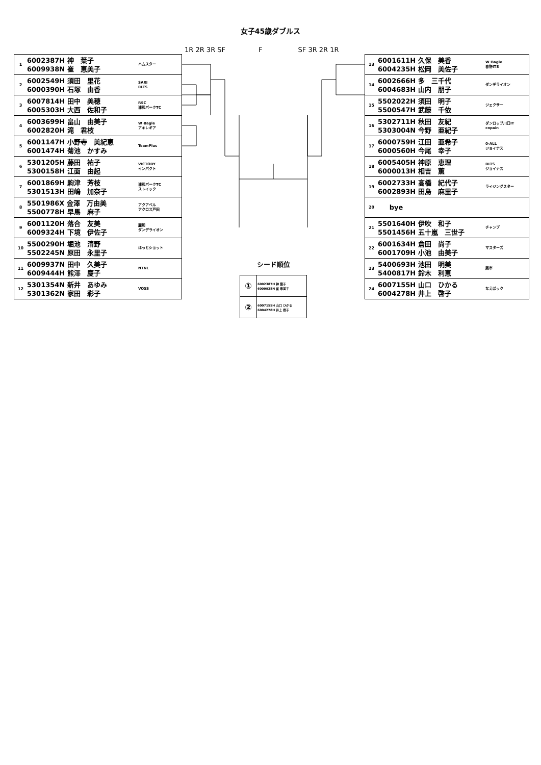女子45歳ダブルス
1R 2R 3R SF F SF 3R 2R 1R
| 1 | 6002387H 神 葉子 6009938N 崔 恵美子 | ハムスター |
| 2 | 6002549H 須田 里花 6000390H 石塚 由香 | SARI RLTS |
| 3 | 6007814H 田中 美穂 6005303H 大西 佐和子 | RSC 浦和パークTC |
| 4 | 6003699H 畠山 由美子 6002820H 滝 君枝 | W･Bagle アキレギア |
| 5 | 6001147H 小野寺 美紀恵 6001474H 菊池 かすみ | TeamPlus |
| 6 | 5301205H 藤田 祐子 5300158H 江面 由起 | VICTORY インパクト |
| 7 | 6001869H 駒津 芳枝 5301513H 田嶋 加奈子 | 浦和パークTC ストイック |
| 8 | 5501986X 金澤 万由美 5500778H 早馬 麻子 | アクアベル アクロス戸田 |
| 9 | 6001120H 落合 友美 6009324H 下境 伊佐子 | 麗和 ダンデライオン |
| 10 | 5500290H 堀池 清野 5502245N 原田 永里子 | ほっとショット |
| 11 | 6009937N 田中 久美子 6009444H 熊澤 慶子 | NTNL |
| 12 | 5301354N 新井 あゆみ 5301362N 家田 彩子 | VOSS |
シード順位
| ① | 6002387H 神 葉子 6009938N 崔 恵美子 |
| ② | 6007155H 山口 ひかる 6004278H 井上 啓子 |
| 13 | 6001611H 久保 美香 6004235H 松岡 美佐子 | W･Bagle 春野ITS |
| 14 | 6002666H 多 三千代 6004683H 山内 朋子 | ダンデライオン |
| 15 | 5502022H 須田 明子 5500547H 武藤 千依 | ジェクサー |
| 16 | 5302711H 秋田 友紀 5303004N 今野 亜紀子 | ダンロップ川口IT copain |
| 17 | 6000759H 江田 亜希子 6000560H 今尾 幸子 | 0-ALL ジョイナス |
| 18 | 6005405H 神原 恵理 6000013H 相吉 薫 | RLTS ジョイナス |
| 19 | 6002733H 高橋 紀代子 6002893H 田島 麻里子 | ライジングスター |
| 20 | bye | |
| 21 | 5501640H 伊吹 和子 5501456H 五十嵐 三世子 | チャンプ |
| 22 | 6001634H 倉田 尚子 6001709H 小池 由美子 | マスターズ |
| 23 | 5400693H 池田 明美 5400817H 鈴木 利恵 | 蕨市 |
| 24 | 6007155H 山口 ひかる 6004278H 井上 啓子 | なえぱック |